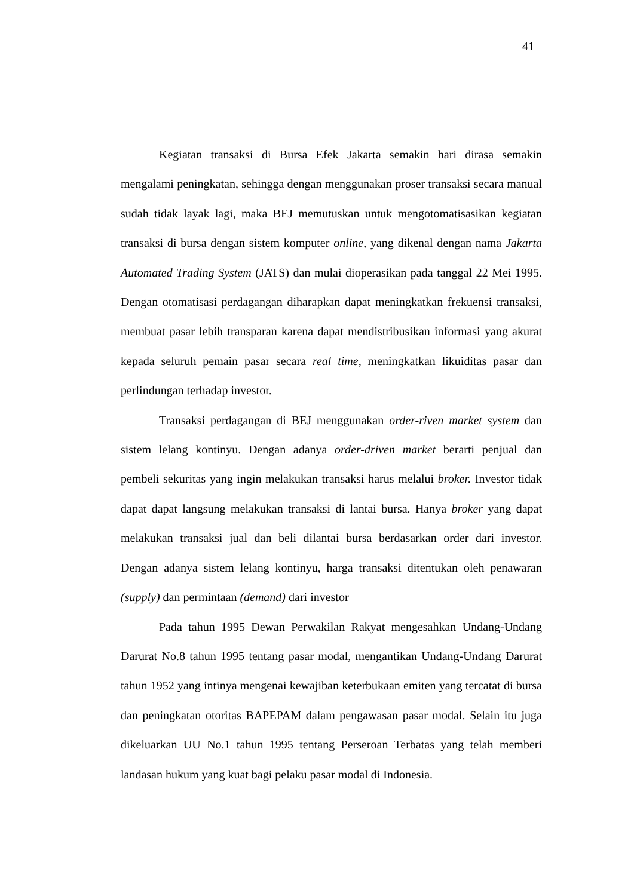41
Kegiatan transaksi di Bursa Efek Jakarta semakin hari dirasa semakin mengalami peningkatan, sehingga dengan menggunakan proser transaksi secara manual sudah tidak layak lagi, maka BEJ memutuskan untuk mengotomatisasikan kegiatan transaksi di bursa dengan sistem komputer online, yang dikenal dengan nama Jakarta Automated Trading System (JATS) dan mulai dioperasikan pada tanggal 22 Mei 1995. Dengan otomatisasi perdagangan diharapkan dapat meningkatkan frekuensi transaksi, membuat pasar lebih transparan karena dapat mendistribusikan informasi yang akurat kepada seluruh pemain pasar secara real time, meningkatkan likuiditas pasar dan perlindungan terhadap investor.
Transaksi perdagangan di BEJ menggunakan order-riven market system dan sistem lelang kontinyu. Dengan adanya order-driven market berarti penjual dan pembeli sekuritas yang ingin melakukan transaksi harus melalui broker. Investor tidak dapat dapat langsung melakukan transaksi di lantai bursa. Hanya broker yang dapat melakukan transaksi jual dan beli dilantai bursa berdasarkan order dari investor. Dengan adanya sistem lelang kontinyu, harga transaksi ditentukan oleh penawaran (supply) dan permintaan (demand) dari investor
Pada tahun 1995 Dewan Perwakilan Rakyat mengesahkan Undang-Undang Darurat No.8 tahun 1995 tentang pasar modal, mengantikan Undang-Undang Darurat tahun 1952 yang intinya mengenai kewajiban keterbukaan emiten yang tercatat di bursa dan peningkatan otoritas BAPEPAM dalam pengawasan pasar modal. Selain itu juga dikeluarkan UU No.1 tahun 1995 tentang Perseroan Terbatas yang telah memberi landasan hukum yang kuat bagi pelaku pasar modal di Indonesia.